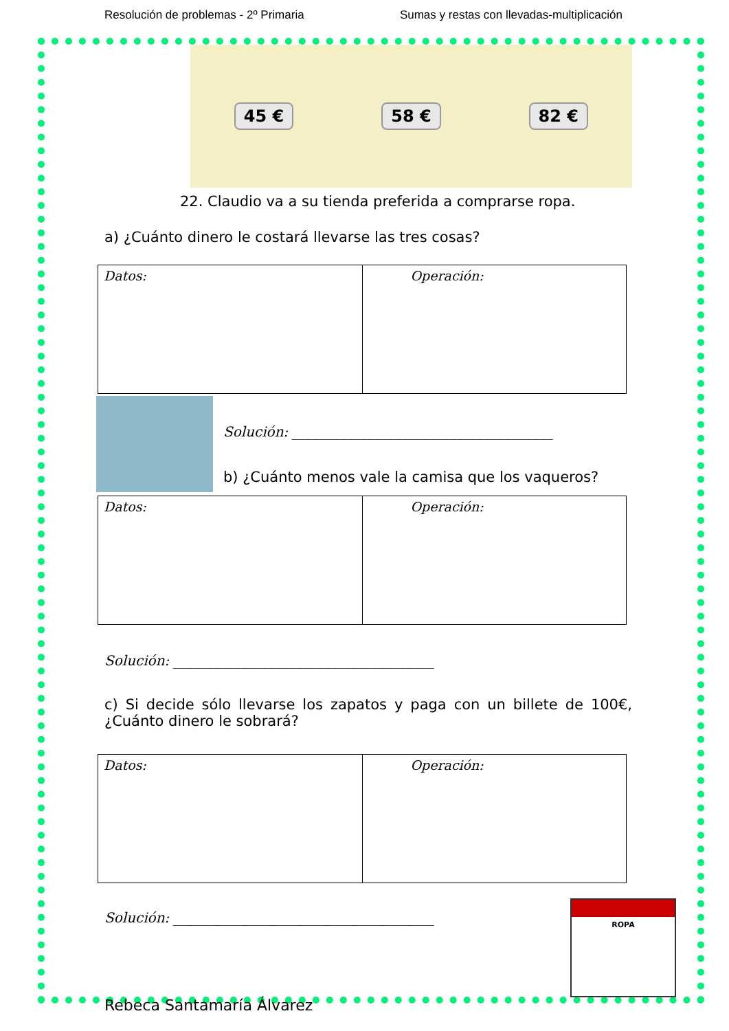Resolución de problemas - 2º Primaria Sumas y restas con llevadas-multiplicación
45 € 58 € 82 €
22. Claudio va a su tienda preferida a comprarse ropa.
a) ¿Cuánto dinero le costará llevarse las tres cosas?
| Datos: | Operación: |
Solución: ______________________________________
b) ¿Cuánto menos vale la camisa que los vaqueros?
| Datos: | Operación: |
Solución: ______________________________________
c) Si decide sólo llevarse los zapatos y paga con un billete de 100€, ¿Cuánto dinero le sobrará?
| Datos: | Operación: |
Solución: ______________________________________
ROPA
Rebeca Santamaría Álvarez